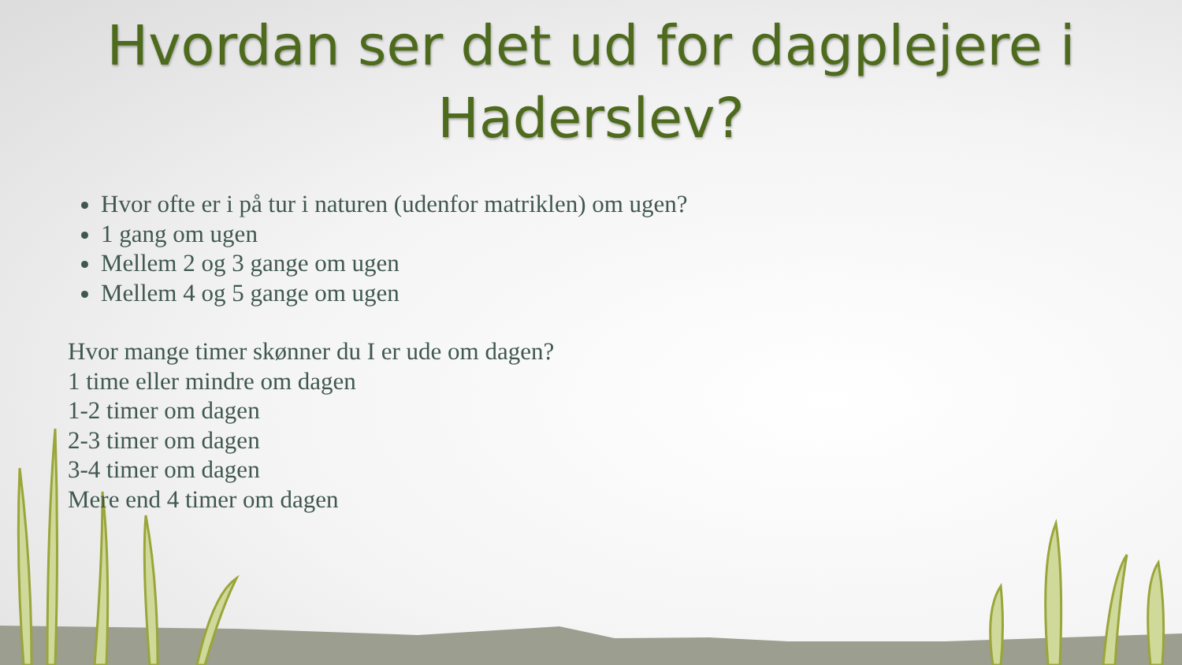Hvordan ser det ud for dagplejere i
Haderslev?
Hvor ofte er i på tur i naturen (udenfor matriklen) om ugen?
1 gang om ugen
Mellem 2 og 3 gange om ugen
Mellem 4 og 5 gange om ugen
Hvor mange timer skønner du I er ude om dagen?
1 time eller mindre om dagen
1-2 timer om dagen
2-3 timer om dagen
3-4 timer om dagen
Mere end 4 timer om dagen